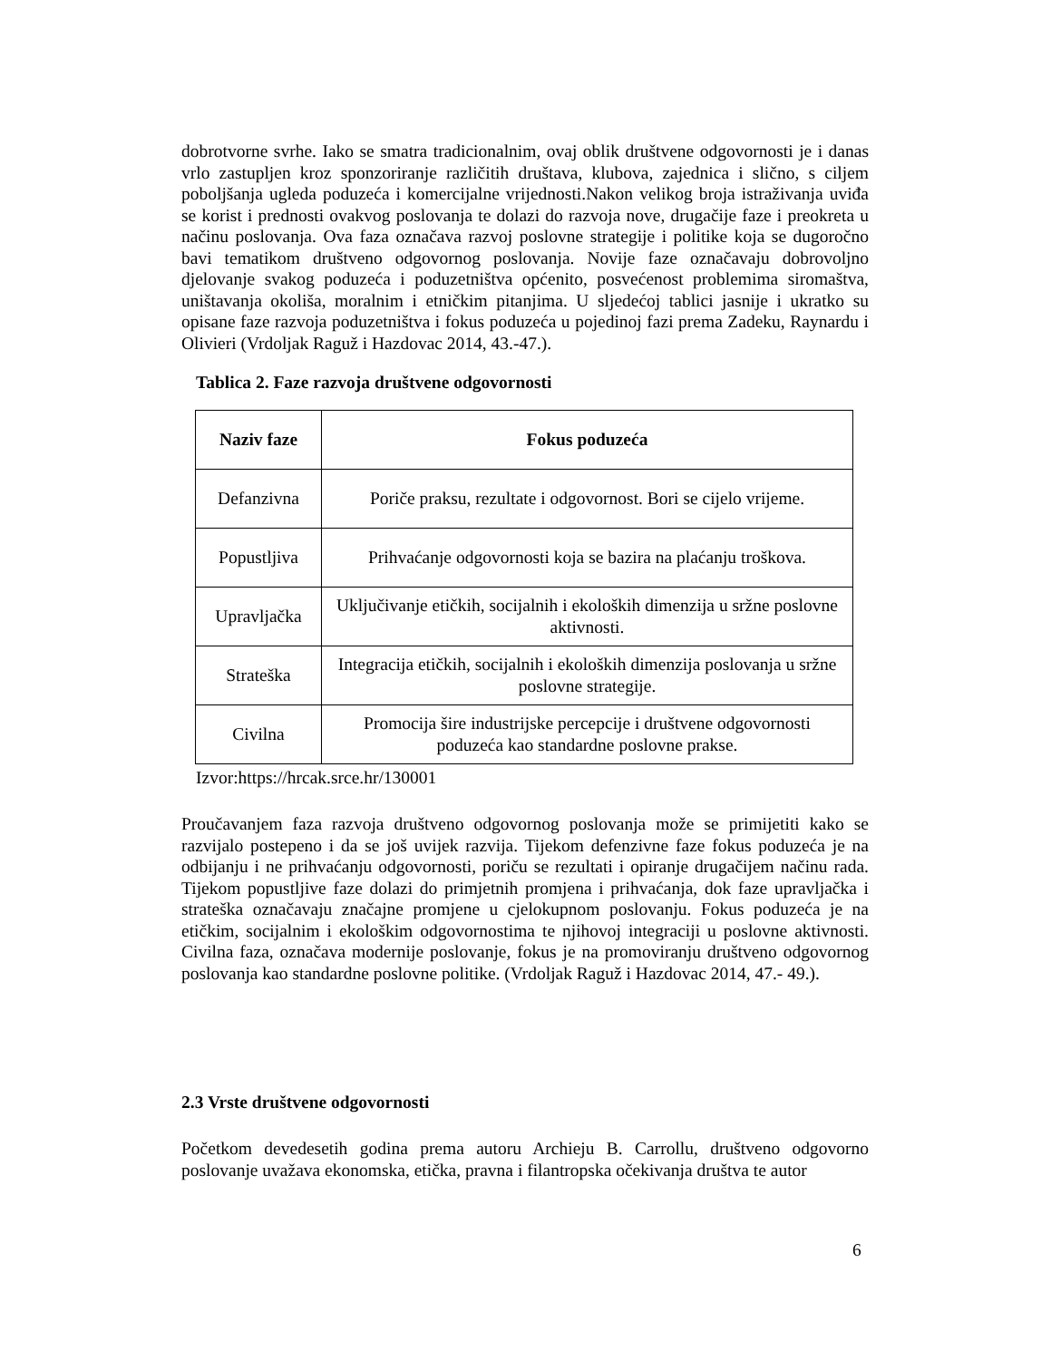dobrotvorne svrhe. Iako se smatra tradicionalnim, ovaj oblik društvene odgovornosti je i danas vrlo zastupljen kroz sponzoriranje različitih društava, klubova, zajednica i slično, s ciljem poboljšanja ugleda poduzeća i komercijalne vrijednosti.Nakon velikog broja istraživanja uviđa se korist i prednosti ovakvog poslovanja te dolazi do razvoja nove, drugačije faze i preokreta u načinu poslovanja. Ova faza označava razvoj poslovne strategije i politike koja se dugoročno bavi tematikom društveno odgovornog poslovanja. Novije faze označavaju dobrovoljno djelovanje svakog poduzeća i poduzetništva općenito, posvećenost problemima siromaštva, uništavanja okoliša, moralnim i etničkim pitanjima. U sljedećoj tablici jasnije i ukratko su opisane faze razvoja poduzetništva i fokus poduzeća u pojedinoj fazi prema Zadeku, Raynardu i Olivieri (Vrdoljak Raguž i Hazdovac 2014, 43.-47.).
Tablica 2. Faze razvoja društvene odgovornosti
| Naziv faze | Fokus poduzeća |
| --- | --- |
| Defanzivna | Poriče praksu, rezultate i odgovornost. Bori se cijelo vrijeme. |
| Popustljiva | Prihvaćanje odgovornosti koja se bazira na plaćanju troškova. |
| Upravljačka | Uključivanje etičkih, socijalnih i ekoloških dimenzija u sržne poslovne aktivnosti. |
| Strateška | Integracija etičkih, socijalnih i ekoloških dimenzija poslovanja u sržne poslovne strategije. |
| Civilna | Promocija šire industrijske percepcije i društvene odgovornosti poduzeća kao standardne poslovne prakse. |
Izvor:https://hrcak.srce.hr/130001
Proučavanjem faza razvoja društveno odgovornog poslovanja može se primijetiti kako se razvijalo postepeno i da se još uvijek razvija. Tijekom defenzivne faze fokus poduzeća je na odbijanju i ne prihvaćanju odgovornosti, poriču se rezultati i opiranje drugačijem načinu rada. Tijekom popustljive faze dolazi do primjetnih promjena i prihvaćanja, dok faze upravljačka i strateška označavaju značajne promjene u cjelokupnom poslovanju. Fokus poduzeća je na etičkim, socijalnim i ekološkim odgovornostima te njihovoj integraciji u poslovne aktivnosti. Civilna faza, označava modernije poslovanje, fokus je na promoviranju društveno odgovornog poslovanja kao standardne poslovne politike. (Vrdoljak Raguž i Hazdovac 2014, 47.- 49.).
2.3 Vrste društvene odgovornosti
Početkom devedesetih godina prema autoru Archieju B. Carrollu, društveno odgovorno poslovanje uvažava ekonomska, etička, pravna i filantropska očekivanja društva te autor
6